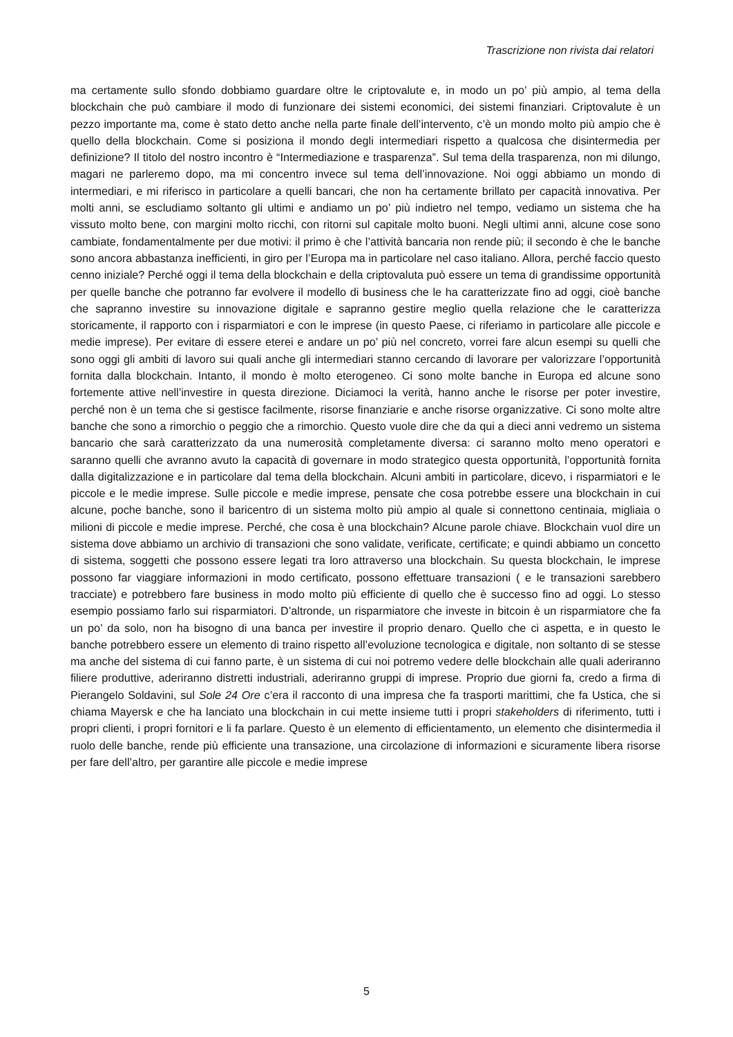Trascrizione non rivista dai relatori
ma certamente sullo sfondo dobbiamo guardare oltre le criptovalute e, in modo un po’ più ampio, al tema della blockchain che può cambiare il modo di funzionare dei sistemi economici, dei sistemi finanziari. Criptovalute è un pezzo importante ma, come è stato detto anche nella parte finale dell’intervento, c’è un mondo molto più ampio che è quello della blockchain. Come si posiziona il mondo degli intermediari rispetto a qualcosa che disintermedia per definizione? Il titolo del nostro incontro è “Intermediazione e trasparenza”. Sul tema della trasparenza, non mi dilungo, magari ne parleremo dopo, ma mi concentro invece sul tema dell’innovazione. Noi oggi abbiamo un mondo di intermediari, e mi riferisco in particolare a quelli bancari, che non ha certamente brillato per capacità innovativa. Per molti anni, se escludiamo soltanto gli ultimi e andiamo un po’ più indietro nel tempo, vediamo un sistema che ha vissuto molto bene, con margini molto ricchi, con ritorni sul capitale molto buoni. Negli ultimi anni, alcune cose sono cambiate, fondamentalmente per due motivi: il primo è che l’attività bancaria non rende più; il secondo è che le banche sono ancora abbastanza inefficienti, in giro per l’Europa ma in particolare nel caso italiano. Allora, perché faccio questo cenno iniziale? Perché oggi il tema della blockchain e della criptovaluta può essere un tema di grandissime opportunità per quelle banche che potranno far evolvere il modello di business che le ha caratterizzate fino ad oggi, cioè banche che sapranno investire su innovazione digitale e sapranno gestire meglio quella relazione che le caratterizza storicamente, il rapporto con i risparmiatori e con le imprese (in questo Paese, ci riferiamo in particolare alle piccole e medie imprese). Per evitare di essere eterei e andare un po’ più nel concreto, vorrei fare alcun esempi su quelli che sono oggi gli ambiti di lavoro sui quali anche gli intermediari stanno cercando di lavorare per valorizzare l’opportunità fornita dalla blockchain. Intanto, il mondo è molto eterogeneo. Ci sono molte banche in Europa ed alcune sono fortemente attive nell’investire in questa direzione. Diciamoci la verità, hanno anche le risorse per poter investire, perché non è un tema che si gestisce facilmente, risorse finanziarie e anche risorse organizzative. Ci sono molte altre banche che sono a rimorchio o peggio che a rimorchio. Questo vuole dire che da qui a dieci anni vedremo un sistema bancario che sarà caratterizzato da una numerosità completamente diversa: ci saranno molto meno operatori e saranno quelli che avranno avuto la capacità di governare in modo strategico questa opportunità, l’opportunità fornita dalla digitalizzazione e in particolare dal tema della blockchain. Alcuni ambiti in particolare, dicevo, i risparmiatori e le piccole e le medie imprese. Sulle piccole e medie imprese, pensate che cosa potrebbe essere una blockchain in cui alcune, poche banche, sono il baricentro di un sistema molto più ampio al quale si connettono centinaia, migliaia o milioni di piccole e medie imprese. Perché, che cosa è una blockchain? Alcune parole chiave. Blockchain vuol dire un sistema dove abbiamo un archivio di transazioni che sono validate, verificate, certificate; e quindi abbiamo un concetto di sistema, soggetti che possono essere legati tra loro attraverso una blockchain. Su questa blockchain, le imprese possono far viaggiare informazioni in modo certificato, possono effettuare transazioni ( e le transazioni sarebbero tracciate) e potrebbero fare business in modo molto più efficiente di quello che è successo fino ad oggi. Lo stesso esempio possiamo farlo sui risparmiatori. D’altronde, un risparmiatore che investe in bitcoin è un risparmiatore che fa un po’ da solo, non ha bisogno di una banca per investire il proprio denaro. Quello che ci aspetta, e in questo le banche potrebbero essere un elemento di traino rispetto all’evoluzione tecnologica e digitale, non soltanto di se stesse ma anche del sistema di cui fanno parte, è un sistema di cui noi potremo vedere delle blockchain alle quali aderiranno filiere produttive, aderiranno distretti industriali, aderiranno gruppi di imprese. Proprio due giorni fa, credo a firma di Pierangelo Soldavini, sul Sole 24 Ore c’era il racconto di una impresa che fa trasporti marittimi, che fa Ustica, che si chiama Mayersk e che ha lanciato una blockchain in cui mette insieme tutti i propri stakeholders di riferimento, tutti i propri clienti, i propri fornitori e li fa parlare. Questo è un elemento di efficientamento, un elemento che disintermedia il ruolo delle banche, rende più efficiente una transazione, una circolazione di informazioni e sicuramente libera risorse per fare dell’altro, per garantire alle piccole e medie imprese
5